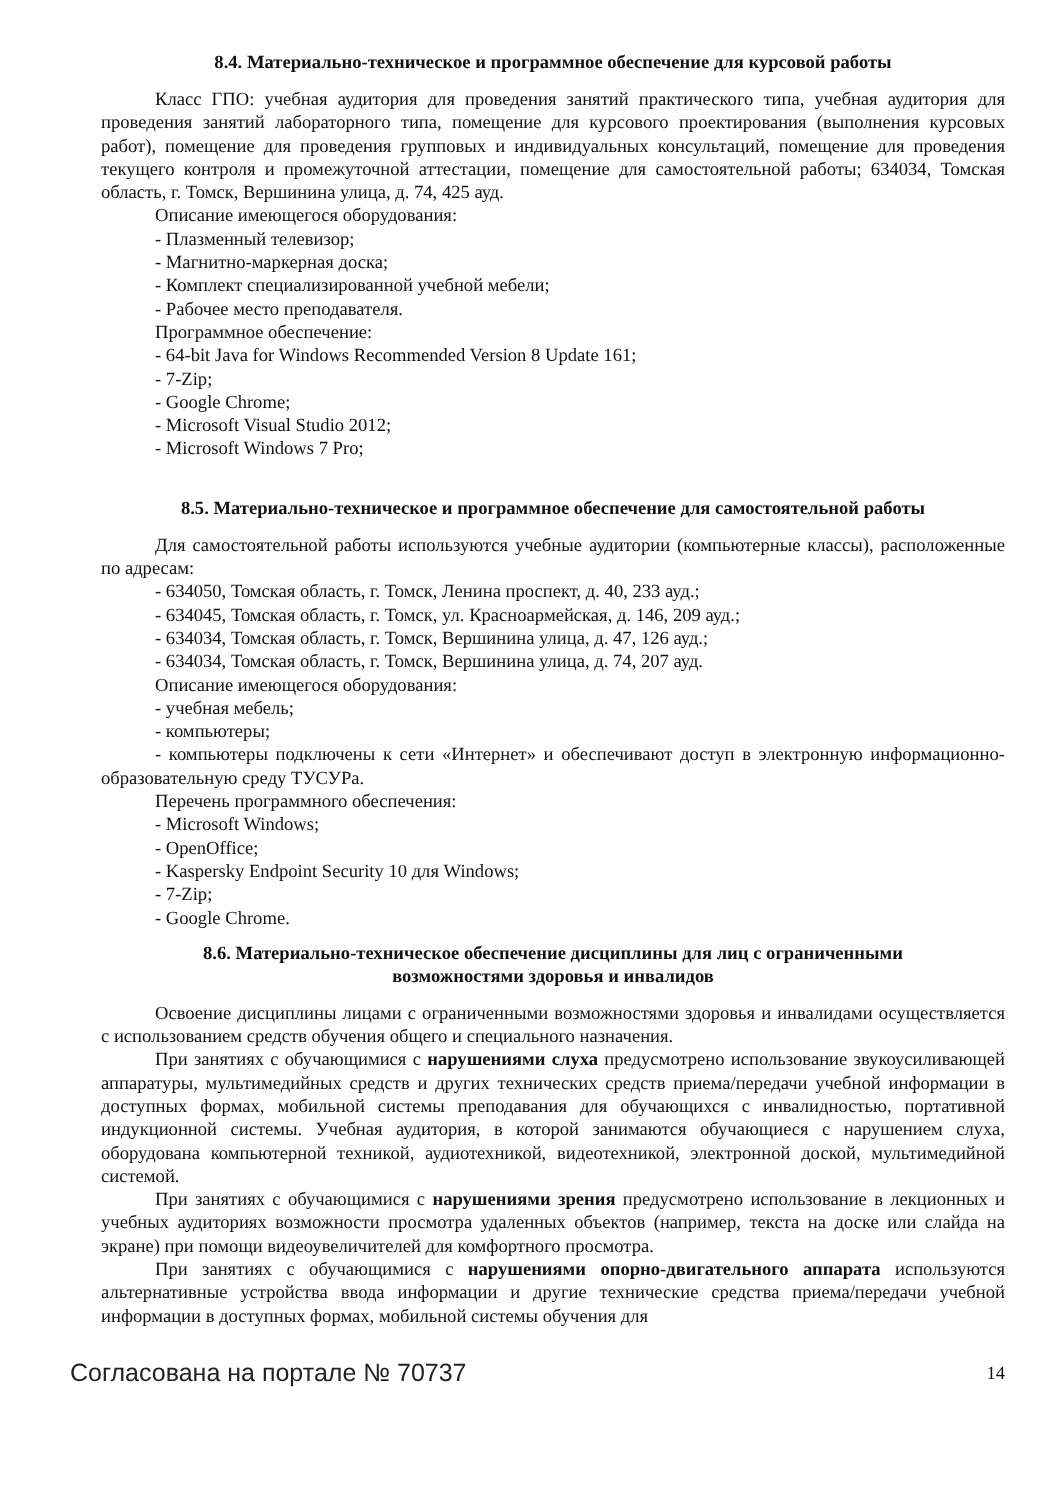8.4. Материально-техническое и программное обеспечение для курсовой работы
Класс ГПО: учебная аудитория для проведения занятий практического типа, учебная аудитория для проведения занятий лабораторного типа, помещение для курсового проектирования (выполнения курсовых работ), помещение для проведения групповых и индивидуальных консультаций, помещение для проведения текущего контроля и промежуточной аттестации, помещение для самостоятельной работы; 634034, Томская область, г. Томск, Вершинина улица, д. 74, 425 ауд.
Описание имеющегося оборудования:
- Плазменный телевизор;
- Магнитно-маркерная доска;
- Комплект специализированной учебной мебели;
- Рабочее место преподавателя.
Программное обеспечение:
- 64-bit Java for Windows Recommended Version 8 Update 161;
- 7-Zip;
- Google Chrome;
- Microsoft Visual Studio 2012;
- Microsoft Windows 7 Pro;
8.5. Материально-техническое и программное обеспечение для самостоятельной работы
Для самостоятельной работы используются учебные аудитории (компьютерные классы), расположенные по адресам:
- 634050, Томская область, г. Томск, Ленина проспект, д. 40, 233 ауд.;
- 634045, Томская область, г. Томск, ул. Красноармейская, д. 146, 209 ауд.;
- 634034, Томская область, г. Томск, Вершинина улица, д. 47, 126 ауд.;
- 634034, Томская область, г. Томск, Вершинина улица, д. 74, 207 ауд.
Описание имеющегося оборудования:
- учебная мебель;
- компьютеры;
- компьютеры подключены к сети «Интернет» и обеспечивают доступ в электронную информационно-образовательную среду ТУСУРа.
Перечень программного обеспечения:
- Microsoft Windows;
- OpenOffice;
- Kaspersky Endpoint Security 10 для Windows;
- 7-Zip;
- Google Chrome.
8.6. Материально-техническое обеспечение дисциплины для лиц с ограниченными
возможностями здоровья и инвалидов
Освоение дисциплины лицами с ограниченными возможностями здоровья и инвалидами осуществляется с использованием средств обучения общего и специального назначения.
При занятиях с обучающимися с нарушениями слуха предусмотрено использование звукоусиливающей аппаратуры, мультимедийных средств и других технических средств приема/передачи учебной информации в доступных формах, мобильной системы преподавания для обучающихся с инвалидностью, портативной индукционной системы. Учебная аудитория, в которой занимаются обучающиеся с нарушением слуха, оборудована компьютерной техникой, аудиотехникой, видеотехникой, электронной доской, мультимедийной системой.
При занятиях с обучающимися с нарушениями зрения предусмотрено использование в лекционных и учебных аудиториях возможности просмотра удаленных объектов (например, текста на доске или слайда на экране) при помощи видеоувеличителей для комфортного просмотра.
При занятиях с обучающимися с нарушениями опорно-двигательного аппарата используются альтернативные устройства ввода информации и другие технические средства приема/передачи учебной информации в доступных формах, мобильной системы обучения для
Согласована на портале № 70737 14